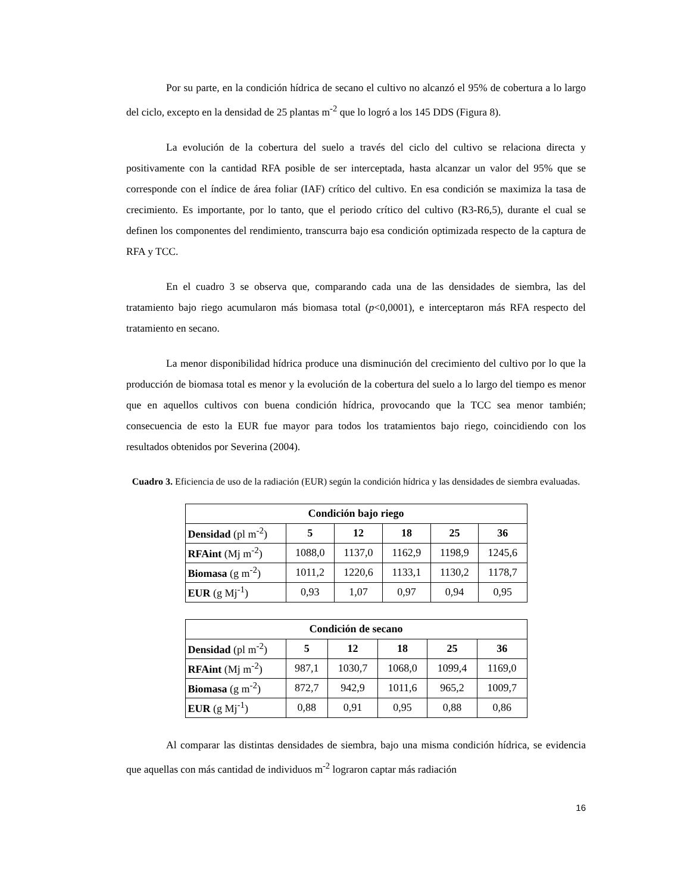Por su parte, en la condición hídrica de secano el cultivo no alcanzó el 95% de cobertura a lo largo del ciclo, excepto en la densidad de 25 plantas m<sup>-2</sup> que lo logró a los 145 DDS (Figura 8).
La evolución de la cobertura del suelo a través del ciclo del cultivo se relaciona directa y positivamente con la cantidad RFA posible de ser interceptada, hasta alcanzar un valor del 95% que se corresponde con el índice de área foliar (IAF) crítico del cultivo. En esa condición se maximiza la tasa de crecimiento. Es importante, por lo tanto, que el periodo crítico del cultivo (R3-R6,5), durante el cual se definen los componentes del rendimiento, transcurra bajo esa condición optimizada respecto de la captura de RFA y TCC.
En el cuadro 3 se observa que, comparando cada una de las densidades de siembra, las del tratamiento bajo riego acumularon más biomasa total (p<0,0001), e interceptaron más RFA respecto del tratamiento en secano.
La menor disponibilidad hídrica produce una disminución del crecimiento del cultivo por lo que la producción de biomasa total es menor y la evolución de la cobertura del suelo a lo largo del tiempo es menor que en aquellos cultivos con buena condición hídrica, provocando que la TCC sea menor también; consecuencia de esto la EUR fue mayor para todos los tratamientos bajo riego, coincidiendo con los resultados obtenidos por Severina (2004).
Cuadro 3. Eficiencia de uso de la radiación (EUR) según la condición hídrica y las densidades de siembra evaluadas.
| Condición bajo riego | | | | | |
| --- | --- | --- | --- | --- | --- |
| Densidad (pl m<sup>-2</sup>) | 5 | 12 | 18 | 25 | 36 |
| RFAint (Mj m<sup>-2</sup>) | 1088,0 | 1137,0 | 1162,9 | 1198,9 | 1245,6 |
| Biomasa (g m<sup>-2</sup>) | 1011,2 | 1220,6 | 1133,1 | 1130,2 | 1178,7 |
| EUR (g Mj<sup>-1</sup>) | 0,93 | 1,07 | 0,97 | 0,94 | 0,95 |
| Condición de secano | | | | | |
| --- | --- | --- | --- | --- | --- |
| Densidad (pl m<sup>-2</sup>) | 5 | 12 | 18 | 25 | 36 |
| RFAint (Mj m<sup>-2</sup>) | 987,1 | 1030,7 | 1068,0 | 1099,4 | 1169,0 |
| Biomasa (g m<sup>-2</sup>) | 872,7 | 942,9 | 1011,6 | 965,2 | 1009,7 |
| EUR (g Mj<sup>-1</sup>) | 0,88 | 0,91 | 0,95 | 0,88 | 0,86 |
Al comparar las distintas densidades de siembra, bajo una misma condición hídrica, se evidencia que aquellas con más cantidad de individuos m<sup>-2</sup> lograron captar más radiación
16